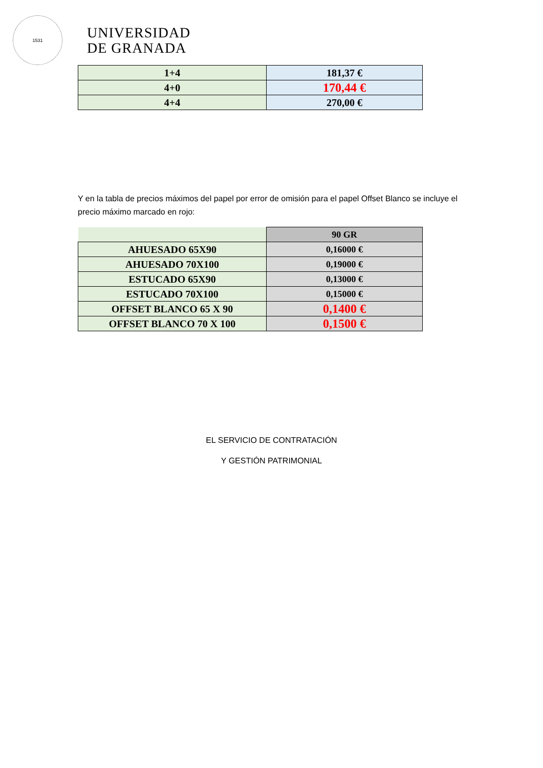1531
UNIVERSIDAD
DE GRANADA
| 1+4 | 181,37 € |
| 4+0 | 170,44 € |
| 4+4 | 270,00 € |
Y en la tabla de precios máximos del papel por error de omisión para el papel Offset Blanco se incluye el precio máximo marcado en rojo:
| | 90 GR |
| AHUESADO 65X90 | 0,16000 € |
| AHUESADO 70X100 | 0,19000 € |
| ESTUCADO 65X90 | 0,13000 € |
| ESTUCADO 70X100 | 0,15000 € |
| OFFSET BLANCO 65 X 90 | 0,1400 € |
| OFFSET BLANCO 70 X 100 | 0,1500 € |
EL SERVICIO DE CONTRATACIÓN
Y GESTIÓN PATRIMONIAL